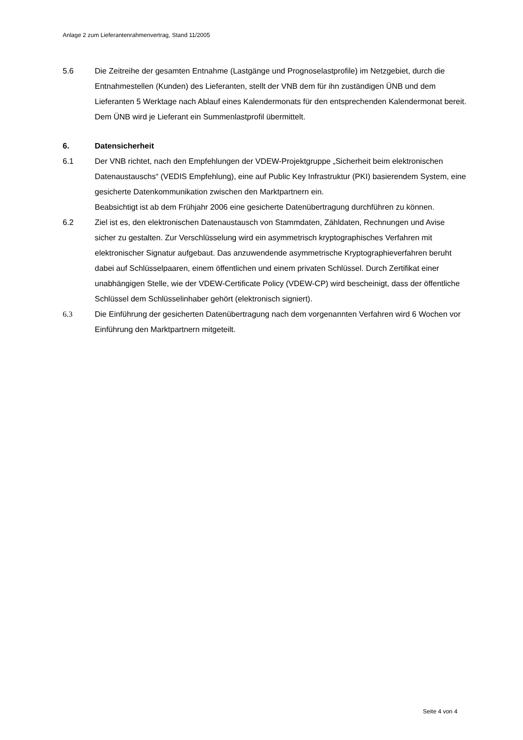Anlage 2 zum Lieferantenrahmenvertrag, Stand 11/2005
5.6 Die Zeitreihe der gesamten Entnahme (Lastgänge und Prognoselastprofile) im Netzgebiet, durch die Entnahmestellen (Kunden) des Lieferanten, stellt der VNB dem für ihn zuständigen ÜNB und dem Lieferanten 5 Werktage nach Ablauf eines Kalendermonats für den entsprechenden Kalendermonat bereit. Dem ÜNB wird je Lieferant ein Summenlastprofil übermittelt.
6. Datensicherheit
6.1 Der VNB richtet, nach den Empfehlungen der VDEW-Projektgruppe „Sicherheit beim elektronischen Datenaustauschs“ (VEDIS Empfehlung), eine auf Public Key Infrastruktur (PKI) basierendem System, eine gesicherte Datenkommunikation zwischen den Marktpartnern ein.
Beabsichtigt ist ab dem Frühjahr 2006 eine gesicherte Datenübertragung durchführen zu können.
6.2 Ziel ist es, den elektronischen Datenaustausch von Stammdaten, Zähldaten, Rechnungen und Avise sicher zu gestalten. Zur Verschlüsselung wird ein asymmetrisch kryptographisches Verfahren mit elektronischer Signatur aufgebaut. Das anzuwendende asymmetrische Kryptographieverfahren beruht dabei auf Schlüsselpaaren, einem öffentlichen und einem privaten Schlüssel. Durch Zertifikat einer unabhängigen Stelle, wie der VDEW-Certificate Policy (VDEW-CP) wird bescheinigt, dass der öffentliche Schlüssel dem Schlüsselinhaber gehört (elektronisch signiert).
6.3 Die Einführung der gesicherten Datenübertragung nach dem vorgenannten Verfahren wird 6 Wochen vor Einführung den Marktpartnern mitgeteilt.
Seite 4 von 4